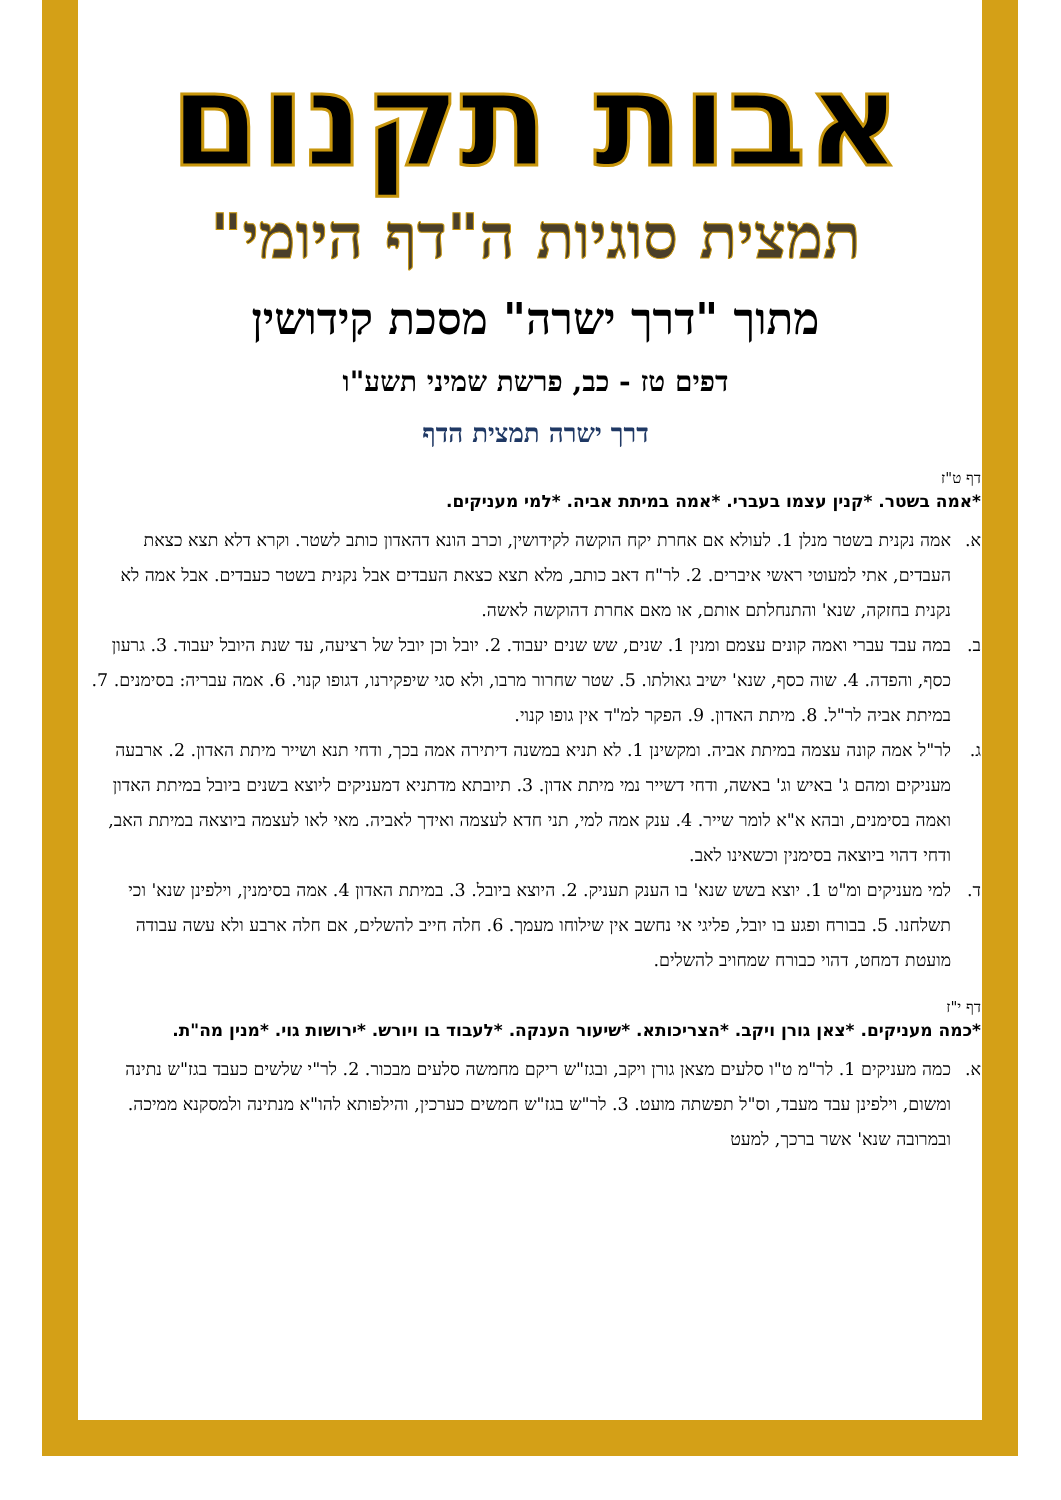אבות תקנום
תמצית סוגיות ה"דף היומי"
מתוך "דרך ישרה" מסכת קידושין
דפים טז - כב, פרשת שמיני תשע"ו
דרך ישרה תמצית הדף
דף ט"ז
*אמה בשטר. *קנין עצמו בעברי. *אמה במיתת אביה. *למי מעניקים.
א. אמה נקנית בשטר מנלן 1. לעולא אם אחרת יקח הוקשה לקידושין, וכרב הונא דהאדון כותב לשטר. וקרא דלא תצא כצאת העבדים, אתי למעוטי ראשי איברים. 2. לר"ח דאב כותב, מלא תצא כצאת העבדים אבל נקנית בשטר כעבדים. אבל אמה לא נקנית בחזקה, שנא' והתנחלתם אותם, או מאם אחרת דהוקשה לאשה.
ב. במה עבד עברי ואמה קונים עצמם ומנין 1. שנים, שש שנים יעבוד. 2. יובל וכן יובל של רציעה, עד שנת היובל יעבוד. 3. גרעון כסף, והפדה. 4. שוה כסף, שנא' ישיב גאולתו. 5. שטר שחרור מרבו, ולא סגי שיפקירנו, דגופו קנוי. 6. אמה עבריה: בסימנים. 7. במיתת אביה לר"ל. 8. מיתת האדון. 9. הפקר למ"ד אין גופו קנוי.
ג. לר"ל אמה קונה עצמה במיתת אביה. ומקשינן 1. לא תניא במשנה דיתירה אמה בכך, ודחי תנא ושייר מיתת האדון. 2. ארבעה מעניקים ומהם ג' באיש וג' באשה, ודחי דשייר נמי מיתת אדון. 3. תיובתא מדתניא דמעניקים ליוצא בשנים ביובל במיתת האדון ואמה בסימנים, ובהא א"א לומר שייר. 4. ענק אמה למי, תני חדא לעצמה ואידך לאביה. מאי לאו לעצמה ביוצאה במיתת האב, ודחי דהוי ביוצאה בסימנין וכשאינו לאב.
ד. למי מעניקים ומ"ט 1. יוצא בשש שנא' בו הענק תעניק. 2. היוצא ביובל. 3. במיתת האדון 4. אמה בסימנין, וילפינן שנא' וכי תשלחנו. 5. בבורח ופגע בו יובל, פליגי אי נחשב אין שילוחו מעמך. 6. חלה חייב להשלים, אם חלה ארבע ולא עשה עבודה מועטת דמחט, דהוי כבורח שמחויב להשלים.
דף י"ז
*כמה מעניקים. *צאן גורן ויקב. *הצריכותא. *שיעור הענקה. *לעבוד בו ויורש. *ירושות גוי. *מנין מה"ת.
א. כמה מעניקים 1. לר"מ ט"ו סלעים מצאן גורן ויקב, ובגז"ש ריקם מחמשה סלעים מבכור. 2. לר"י שלשים כעבד בגז"ש נתינה ומשום, וילפינן עבד מעבד, וס"ל תפשתה מועט. 3. לר"ש בגז"ש חמשים כערכין, והילפותא להו"א מנתינה ולמסקנא ממיכה. ובמרובה שנא' אשר ברכך, למעט